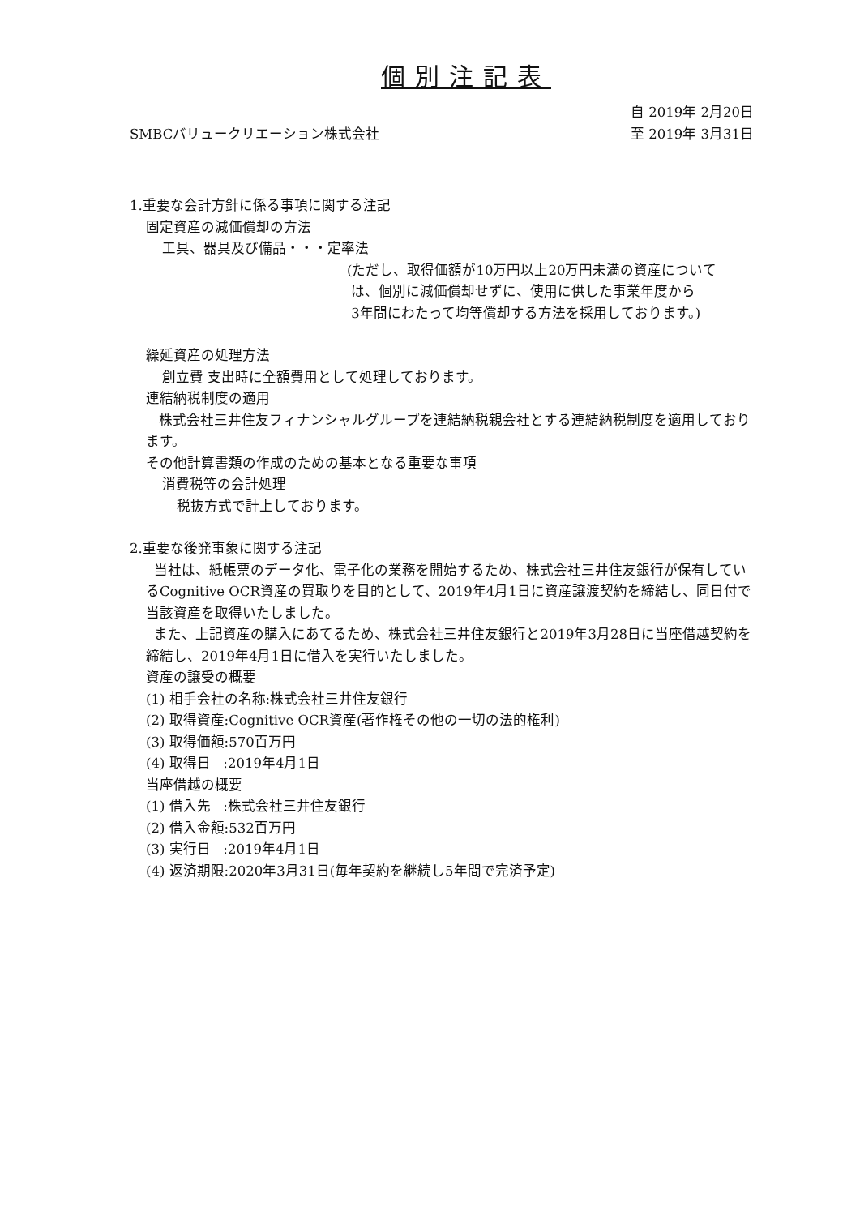個別注記表
自 2019年 2月20日
SMBCバリュークリエーション株式会社 至 2019年 3月31日
1.重要な会計方針に係る事項に関する注記
固定資産の減価償却の方法
工具、器具及び備品・・・定率法
(ただし、取得価額が10万円以上20万円未満の資産について
は、個別に減価償却せずに、使用に供した事業年度から
3年間にわたって均等償却する方法を採用しております。)
繰延資産の処理方法
創立費 支出時に全額費用として処理しております。
連結納税制度の適用
株式会社三井住友フィナンシャルグループを連結納税親会社とする連結納税制度を適用しております。
その他計算書類の作成のための基本となる重要な事項
消費税等の会計処理
税抜方式で計上しております。
2.重要な後発事象に関する注記
当社は、紙帳票のデータ化、電子化の業務を開始するため、株式会社三井住友銀行が保有しているCognitive OCR資産の買取りを目的として、2019年4月1日に資産譲渡契約を締結し、同日付で当該資産を取得いたしました。
また、上記資産の購入にあてるため、株式会社三井住友銀行と2019年3月28日に当座借越契約を締結し、2019年4月1日に借入を実行いたしました。
資産の譲受の概要
(1) 相手会社の名称:株式会社三井住友銀行
(2) 取得資産:Cognitive OCR資産(著作権その他の一切の法的権利)
(3) 取得価額:570百万円
(4) 取得日 :2019年4月1日
当座借越の概要
(1) 借入先 :株式会社三井住友銀行
(2) 借入金額:532百万円
(3) 実行日 :2019年4月1日
(4) 返済期限:2020年3月31日(毎年契約を継続し5年間で完済予定)